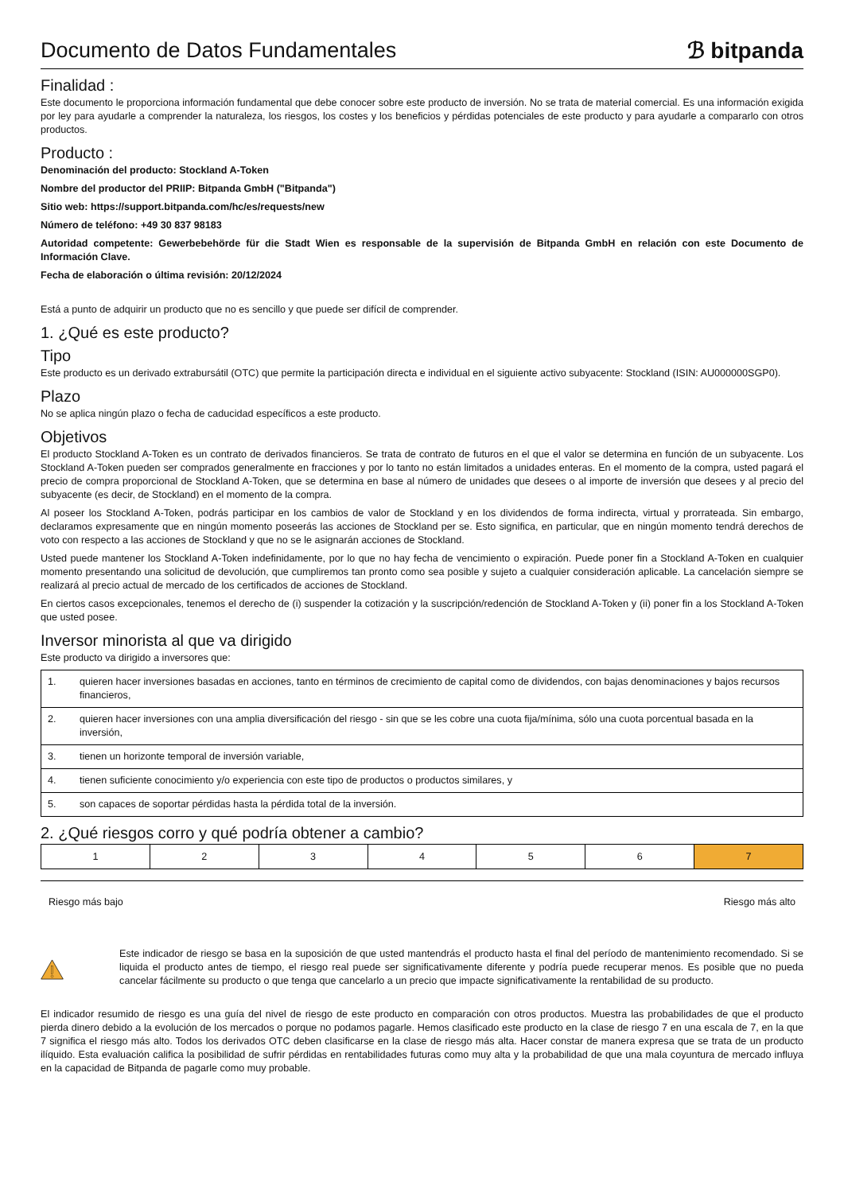Documento de Datos Fundamentales
ℬ bitpanda
Finalidad :
Este documento le proporciona información fundamental que debe conocer sobre este producto de inversión. No se trata de material comercial. Es una información exigida por ley para ayudarle a comprender la naturaleza, los riesgos, los costes y los beneficios y pérdidas potenciales de este producto y para ayudarle a compararlo con otros productos.
Producto :
Denominación del producto: Stockland A-Token
Nombre del productor del PRIIP: Bitpanda GmbH ("Bitpanda")
Sitio web: https://support.bitpanda.com/hc/es/requests/new
Número de teléfono: +49 30 837 98183
Autoridad competente: Gewerbebehörde für die Stadt Wien es responsable de la supervisión de Bitpanda GmbH en relación con este Documento de Información Clave.
Fecha de elaboración o última revisión: 20/12/2024
Está a punto de adquirir un producto que no es sencillo y que puede ser difícil de comprender.
1. ¿Qué es este producto?
Tipo
Este producto es un derivado extrabursátil (OTC) que permite la participación directa e individual en el siguiente activo subyacente: Stockland (ISIN: AU000000SGP0).
Plazo
No se aplica ningún plazo o fecha de caducidad específicos a este producto.
Objetivos
El producto Stockland A-Token es un contrato de derivados financieros. Se trata de contrato de futuros en el que el valor se determina en función de un subyacente. Los Stockland A-Token pueden ser comprados generalmente en fracciones y por lo tanto no están limitados a unidades enteras. En el momento de la compra, usted pagará el precio de compra proporcional de Stockland A-Token, que se determina en base al número de unidades que desees o al importe de inversión que desees y al precio del subyacente (es decir, de Stockland) en el momento de la compra.
Al poseer los Stockland A-Token, podrás participar en los cambios de valor de Stockland y en los dividendos de forma indirecta, virtual y prorrateada. Sin embargo, declaramos expresamente que en ningún momento poseerás las acciones de Stockland per se. Esto significa, en particular, que en ningún momento tendrá derechos de voto con respecto a las acciones de Stockland y que no se le asignarán acciones de Stockland.
Usted puede mantener los Stockland A-Token indefinidamente, por lo que no hay fecha de vencimiento o expiración. Puede poner fin a Stockland A-Token en cualquier momento presentando una solicitud de devolución, que cumpliremos tan pronto como sea posible y sujeto a cualquier consideración aplicable. La cancelación siempre se realizará al precio actual de mercado de los certificados de acciones de Stockland.
En ciertos casos excepcionales, tenemos el derecho de (i) suspender la cotización y la suscripción/redención de Stockland A-Token y (ii) poner fin a los Stockland A-Token que usted posee.
Inversor minorista al que va dirigido
Este producto va dirigido a inversores que:
| 1. | quieren hacer inversiones basadas en acciones, tanto en términos de crecimiento de capital como de dividendos, con bajas denominaciones y bajos recursos financieros, |
| 2. | quieren hacer inversiones con una amplia diversificación del riesgo - sin que se les cobre una cuota fija/mínima, sólo una cuota porcentual basada en la inversión, |
| 3. | tienen un horizonte temporal de inversión variable, |
| 4. | tienen suficiente conocimiento y/o experiencia con este tipo de productos o productos similares, y |
| 5. | son capaces de soportar pérdidas hasta la pérdida total de la inversión. |
2. ¿Qué riesgos corro y qué podría obtener a cambio?
| 1 | 2 | 3 | 4 | 5 | 6 | 7 |
Riesgo más bajo Riesgo más alto
Este indicador de riesgo se basa en la suposición de que usted mantendrás el producto hasta el final del período de mantenimiento recomendado. Si se liquida el producto antes de tiempo, el riesgo real puede ser significativamente diferente y podría puede recuperar menos. Es posible que no pueda cancelar fácilmente su producto o que tenga que cancelarlo a un precio que impacte significativamente la rentabilidad de su producto.
El indicador resumido de riesgo es una guía del nivel de riesgo de este producto en comparación con otros productos. Muestra las probabilidades de que el producto pierda dinero debido a la evolución de los mercados o porque no podamos pagarle. Hemos clasificado este producto en la clase de riesgo 7 en una escala de 7, en la que 7 significa el riesgo más alto. Todos los derivados OTC deben clasificarse en la clase de riesgo más alta. Hacer constar de manera expresa que se trata de un producto ilíquido. Esta evaluación califica la posibilidad de sufrir pérdidas en rentabilidades futuras como muy alta y la probabilidad de que una mala coyuntura de mercado influya en la capacidad de Bitpanda de pagarle como muy probable.